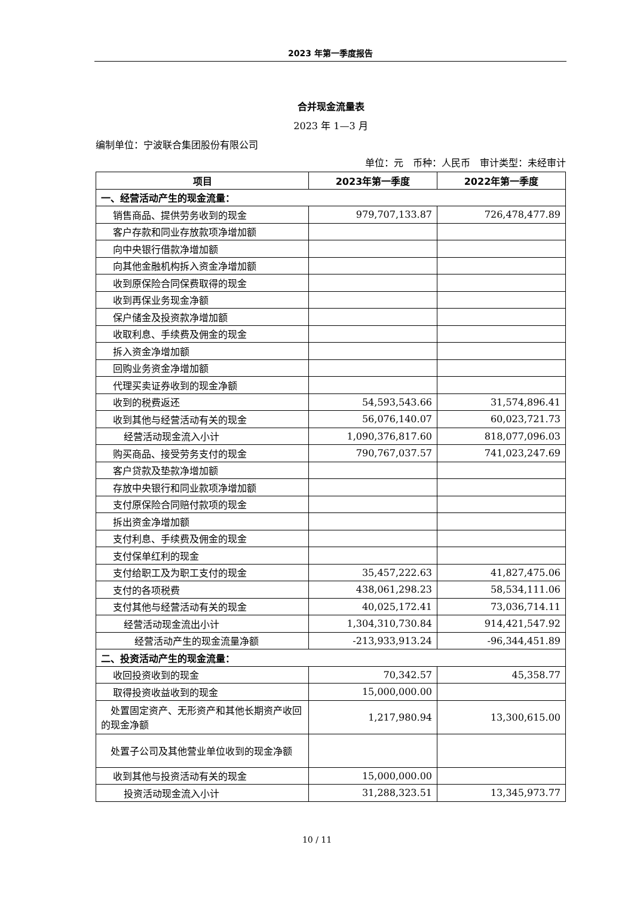2023 年第一季度报告
合并现金流量表
2023 年 1—3 月
编制单位：宁波联合集团股份有限公司
单位：元　币种：人民币　审计类型：未经审计
| 项目 | 2023年第一季度 | 2022年第一季度 |
| --- | --- | --- |
| 一、经营活动产生的现金流量： | | |
| 销售商品、提供劳务收到的现金 | 979,707,133.87 | 726,478,477.89 |
| 客户存款和同业存放款项净增加额 | | |
| 向中央银行借款净增加额 | | |
| 向其他金融机构拆入资金净增加额 | | |
| 收到原保险合同保费取得的现金 | | |
| 收到再保业务现金净额 | | |
| 保户储金及投资款净增加额 | | |
| 收取利息、手续费及佣金的现金 | | |
| 拆入资金净增加额 | | |
| 回购业务资金净增加额 | | |
| 代理买卖证券收到的现金净额 | | |
| 收到的税费返还 | 54,593,543.66 | 31,574,896.41 |
| 收到其他与经营活动有关的现金 | 56,076,140.07 | 60,023,721.73 |
| 经营活动现金流入小计 | 1,090,376,817.60 | 818,077,096.03 |
| 购买商品、接受劳务支付的现金 | 790,767,037.57 | 741,023,247.69 |
| 客户贷款及垫款净增加额 | | |
| 存放中央银行和同业款项净增加额 | | |
| 支付原保险合同赔付款项的现金 | | |
| 拆出资金净增加额 | | |
| 支付利息、手续费及佣金的现金 | | |
| 支付保单红利的现金 | | |
| 支付给职工及为职工支付的现金 | 35,457,222.63 | 41,827,475.06 |
| 支付的各项税费 | 438,061,298.23 | 58,534,111.06 |
| 支付其他与经营活动有关的现金 | 40,025,172.41 | 73,036,714.11 |
| 经营活动现金流出小计 | 1,304,310,730.84 | 914,421,547.92 |
| 经营活动产生的现金流量净额 | -213,933,913.24 | -96,344,451.89 |
| 二、投资活动产生的现金流量： | | |
| 收回投资收到的现金 | 70,342.57 | 45,358.77 |
| 取得投资收益收到的现金 | 15,000,000.00 | |
| 处置固定资产、无形资产和其他长期资产收回的现金净额 | 1,217,980.94 | 13,300,615.00 |
| 处置子公司及其他营业单位收到的现金净额 | | |
| 收到其他与投资活动有关的现金 | 15,000,000.00 | |
| 投资活动现金流入小计 | 31,288,323.51 | 13,345,973.77 |
10 / 11